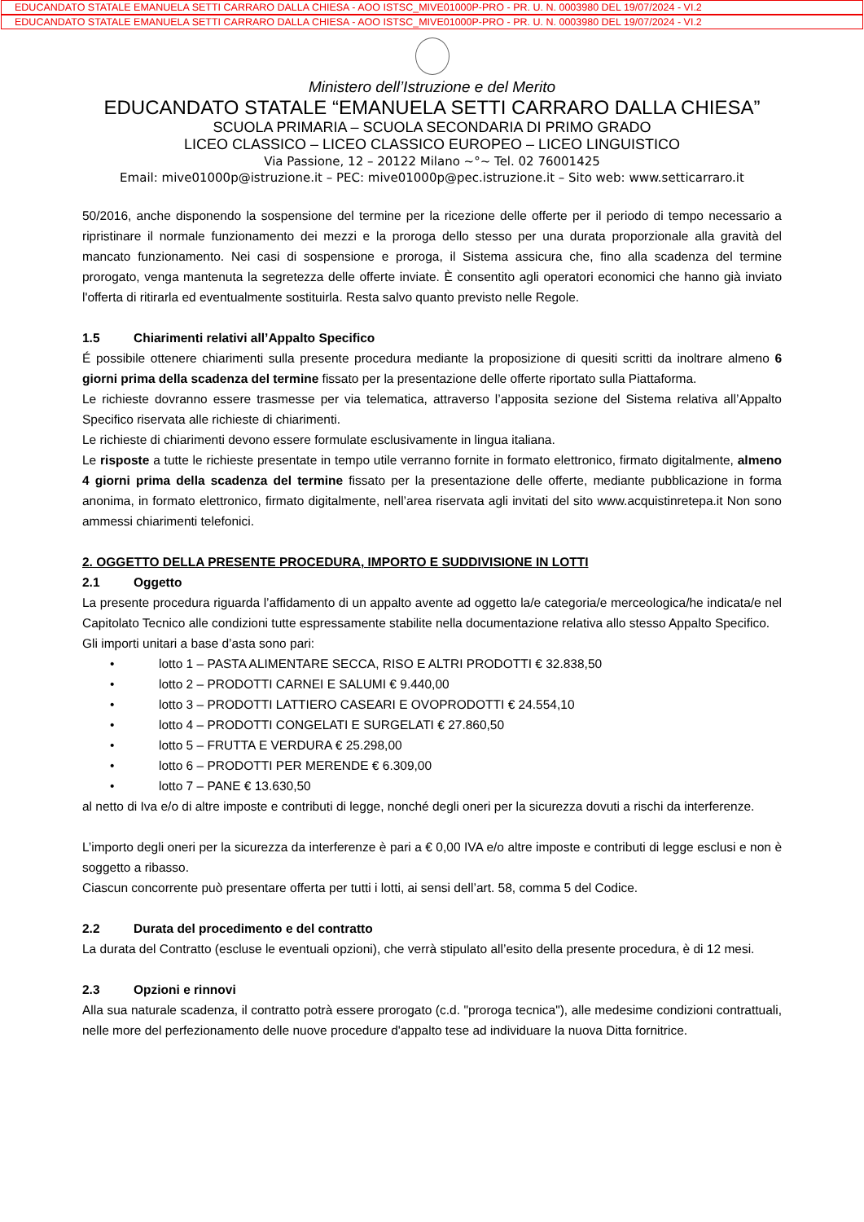EDUCANDATO STATALE EMANUELA SETTI CARRARO DALLA CHIESA - AOO ISTSC_MIVE01000P-PRO - PR. U. N. 0003980 DEL 19/07/2024 - VI.2
EDUCANDATO STATALE EMANUELA SETTI CARRARO DALLA CHIESA - AOO ISTSC_MIVE01000P-PRO - PR. U. N. 0003980 DEL 19/07/2024 - VI.2
Ministero dell’Istruzione e del Merito
EDUCANDATO STATALE “EMANUELA SETTI CARRARO DALLA CHIESA”
SCUOLA PRIMARIA – SCUOLA SECONDARIA DI PRIMO GRADO
LICEO CLASSICO – LICEO CLASSICO EUROPEO – LICEO LINGUISTICO
Via Passione, 12 – 20122 Milano ~°~ Tel. 02 76001425
Email: mive01000p@istruzione.it – PEC: mive01000p@pec.istruzione.it – Sito web: www.setticarraro.it
50/2016, anche disponendo la sospensione del termine per la ricezione delle offerte per il periodo di tempo necessario a ripristinare il normale funzionamento dei mezzi e la proroga dello stesso per una durata proporzionale alla gravità del mancato funzionamento. Nei casi di sospensione e proroga, il Sistema assicura che, fino alla scadenza del termine prorogato, venga mantenuta la segretezza delle offerte inviate. È consentito agli operatori economici che hanno già inviato l'offerta di ritirarla ed eventualmente sostituirla. Resta salvo quanto previsto nelle Regole.
1.5 Chiarimenti relativi all’Appalto Specifico
É possibile ottenere chiarimenti sulla presente procedura mediante la proposizione di quesiti scritti da inoltrare almeno 6 giorni prima della scadenza del termine fissato per la presentazione delle offerte riportato sulla Piattaforma.
Le richieste dovranno essere trasmesse per via telematica, attraverso l’apposita sezione del Sistema relativa all’Appalto Specifico riservata alle richieste di chiarimenti.
Le richieste di chiarimenti devono essere formulate esclusivamente in lingua italiana.
Le risposte a tutte le richieste presentate in tempo utile verranno fornite in formato elettronico, firmato digitalmente, almeno 4 giorni prima della scadenza del termine fissato per la presentazione delle offerte, mediante pubblicazione in forma anonima, in formato elettronico, firmato digitalmente, nell’area riservata agli invitati del sito www.acquistinretepa.it Non sono ammessi chiarimenti telefonici.
2. OGGETTO DELLA PRESENTE PROCEDURA, IMPORTO E SUDDIVISIONE IN LOTTI
2.1 Oggetto
La presente procedura riguarda l’affidamento di un appalto avente ad oggetto la/e categoria/e merceologica/he indicata/e nel Capitolato Tecnico alle condizioni tutte espressamente stabilite nella documentazione relativa allo stesso Appalto Specifico.
Gli importi unitari a base d’asta sono pari:
• lotto 1 – PASTA ALIMENTARE SECCA, RISO E ALTRI PRODOTTI € 32.838,50
• lotto 2 – PRODOTTI CARNEI E SALUMI € 9.440,00
• lotto 3 – PRODOTTI LATTIERO CASEARI E OVOPRODOTTI € 24.554,10
• lotto 4 – PRODOTTI CONGELATI E SURGELATI € 27.860,50
• lotto 5 – FRUTTA E VERDURA € 25.298,00
• lotto 6 – PRODOTTI PER MERENDE € 6.309,00
• lotto 7 – PANE € 13.630,50
al netto di Iva e/o di altre imposte e contributi di legge, nonché degli oneri per la sicurezza dovuti a rischi da interferenze.
L’importo degli oneri per la sicurezza da interferenze è pari a € 0,00 IVA e/o altre imposte e contributi di legge esclusi e non è soggetto a ribasso.
Ciascun concorrente può presentare offerta per tutti i lotti, ai sensi dell’art. 58, comma 5 del Codice.
2.2 Durata del procedimento e del contratto
La durata del Contratto (escluse le eventuali opzioni), che verrà stipulato all’esito della presente procedura, è di 12 mesi.
2.3 Opzioni e rinnovi
Alla sua naturale scadenza, il contratto potrà essere prorogato (c.d. "proroga tecnica"), alle medesime condizioni contrattuali, nelle more del perfezionamento delle nuove procedure d'appalto tese ad individuare la nuova Ditta fornitrice.